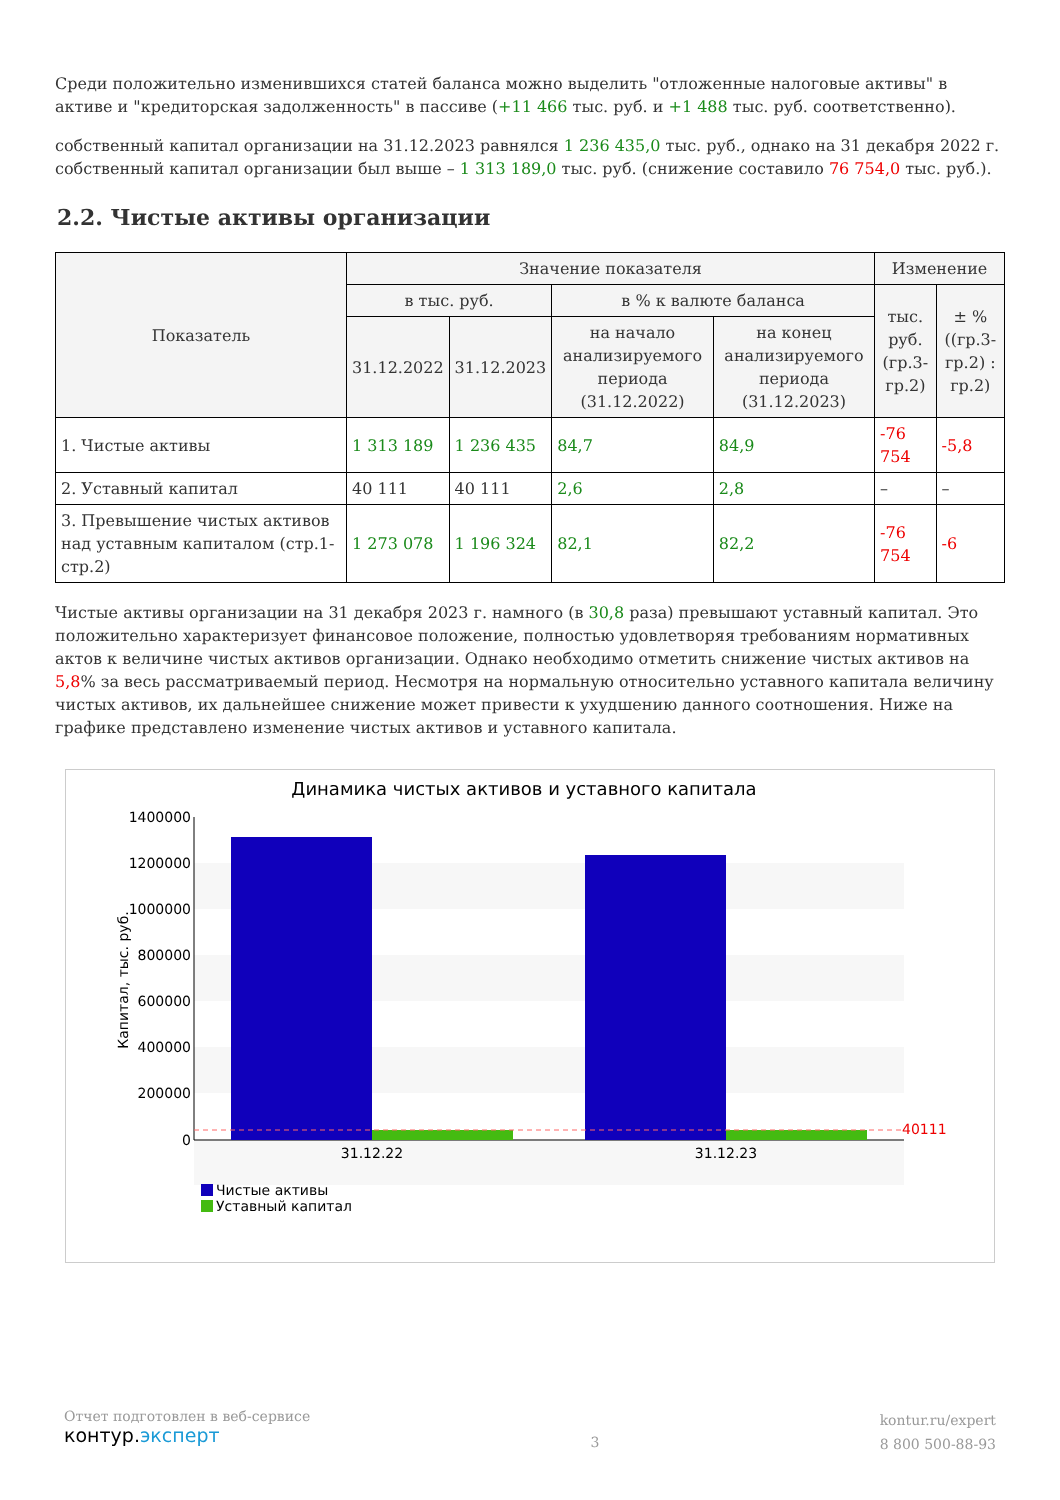Среди положительно изменившихся статей баланса можно выделить "отложенные налоговые активы" в активе и "кредиторская задолженность" в пассиве (+11 466 тыс. руб. и +1 488 тыс. руб. соответственно).
собственный капитал организации на 31.12.2023 равнялся 1 236 435,0 тыс. руб., однако на 31 декабря 2022 г. собственный капитал организации был выше – 1 313 189,0 тыс. руб. (снижение составило 76 754,0 тыс. руб.).
2.2. Чистые активы организации
| Показатель | Значение показателя | | | | Изменение | |
| --- | --- | --- | --- | --- | --- | --- |
| | в тыс. руб. | | в % к валюте баланса | | тыс. руб. (гр.3-гр.2) | ± % ((гр.3-гр.2) : гр.2) |
| | 31.12.2022 | 31.12.2023 | на начало анализируемого периода (31.12.2022) | на конец анализируемого периода (31.12.2023) | | |
| 1. Чистые активы | 1 313 189 | 1 236 435 | 84,7 | 84,9 | -76 754 | -5,8 |
| 2. Уставный капитал | 40 111 | 40 111 | 2,6 | 2,8 | – | – |
| 3. Превышение чистых активов над уставным капиталом (стр.1-стр.2) | 1 273 078 | 1 196 324 | 82,1 | 82,2 | -76 754 | -6 |
Чистые активы организации на 31 декабря 2023 г. намного (в 30,8 раза) превышают уставный капитал. Это положительно характеризует финансовое положение, полностью удовлетворяя требованиям нормативных актов к величине чистых активов организации. Однако необходимо отметить снижение чистых активов на 5,8% за весь рассматриваемый период. Несмотря на нормальную относительно уставного капитала величину чистых активов, их дальнейшее снижение может привести к ухудшению данного соотношения. Ниже на графике представлено изменение чистых активов и уставного капитала.
Динамика чистых активов и уставного капитала
1400000
1200000
1000000
800000
600000
400000
200000
0
Капитал, тыс. руб.
40111
31.12.22
31.12.23
Чистые активы
Уставный капитал
Отчет подготовлен в веб-сервисе
контур.эксперт
3
kontur.ru/expert
8 800 500-88-93